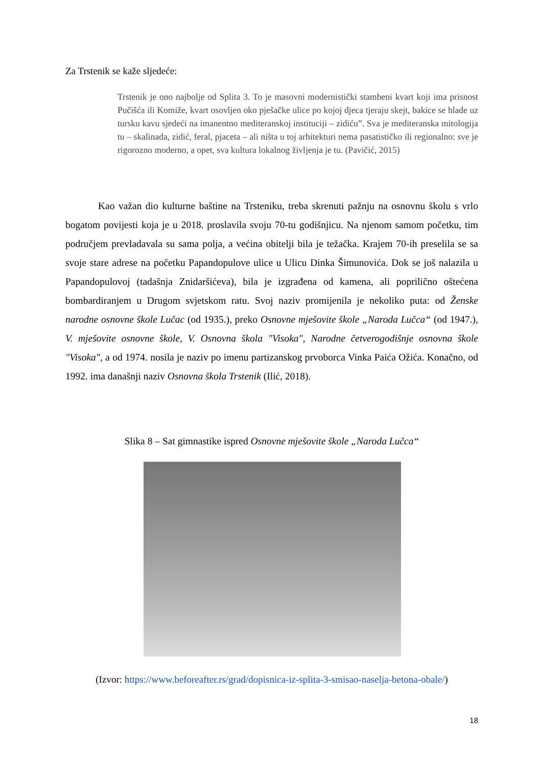Za Trstenik se kaže sljedeće:
Trstenik je ono najbolje od Splita 3. To je masovni modernistički stambeni kvart koji ima prisnost Pučišća ili Komiže, kvart osovljen oko pješačke ulice po kojoj djeca tjeraju skejt, bakice se hlade uz tursku kavu sjedeći na imanentno mediteranskoj instituciji – zidiću”. Sva je mediteranska mitologija tu – skalinada, zidić, feral, pjaceta – ali ništa u toj arhitekturi nema pasatističko ili regionalno: sve je rigorozno moderno, a opet, sva kultura lokalnog življenja je tu. (Pavičić, 2015)
Kao važan dio kulturne baštine na Trsteniku, treba skrenuti pažnju na osnovnu školu s vrlo bogatom povijesti koja je u 2018. proslavila svoju 70-tu godišnjicu. Na njenom samom početku, tim područjem prevladavala su sama polja, a većina obitelji bila je težačka. Krajem 70-ih preselila se sa svoje stare adrese na početku Papandopulove ulice u Ulicu Dinka Šimunovića. Dok se još nalazila u Papandopulovoj (tadašnja Znidaršićeva), bila je izgrađena od kamena, ali poprilično oštećena bombardiranjem u Drugom svjetskom ratu. Svoj naziv promijenila je nekoliko puta: od Ženske narodne osnovne škole Lučac (od 1935.), preko Osnovne mješovite škole „Naroda Lučca“ (od 1947.), V. mješovite osnovne škole, V. Osnovna škola "Visoka", Narodne četverogodišnje osnovna škole "Visoka", a od 1974. nosila je naziv po imenu partizanskog prvoborca Vinka Paića Ožića. Konačno, od 1992. ima današnji naziv Osnovna škola Trstenik (Ilić, 2018).
Slika 8 – Sat gimnastike ispred Osnovne mješovite škole „Naroda Lučca“
(Izvor: https://www.beforeafter.rs/grad/dopisnica-iz-splita-3-smisao-naselja-betona-obale/)
18